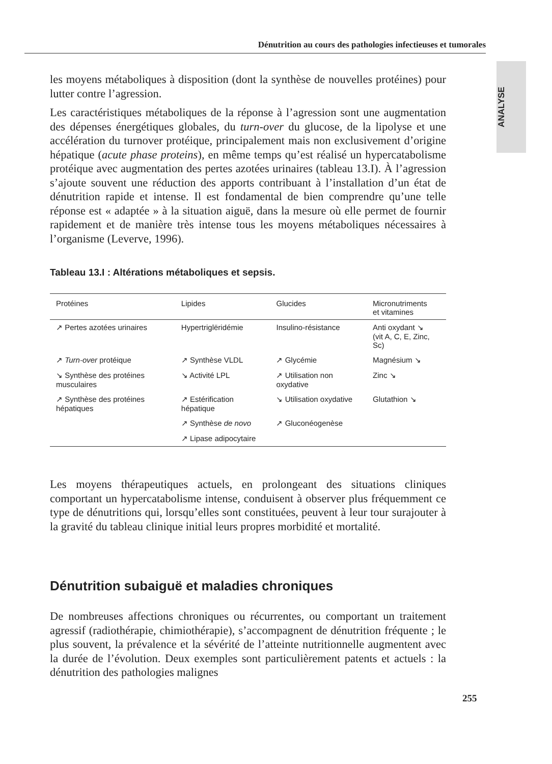Dénutrition au cours des pathologies infectieuses et tumorales
ANALYSE
les moyens métaboliques à disposition (dont la synthèse de nouvelles protéines) pour lutter contre l’agression.
Les caractéristiques métaboliques de la réponse à l’agression sont une augmentation des dépenses énergétiques globales, du turn-over du glucose, de la lipolyse et une accélération du turnover protéique, principalement mais non exclusivement d’origine hépatique (acute phase proteins), en même temps qu’est réalisé un hypercatabolisme protéique avec augmentation des pertes azotées urinaires (tableau 13.I). À l’agression s’ajoute souvent une réduction des apports contribuant à l’installation d’un état de dénutrition rapide et intense. Il est fondamental de bien comprendre qu’une telle réponse est « adaptée » à la situation aiguë, dans la mesure où elle permet de fournir rapidement et de manière très intense tous les moyens métaboliques nécessaires à l’organisme (Leverve, 1996).
Tableau 13.I : Altérations métaboliques et sepsis.
| Protéines | Lipides | Glucides | Micronutriments et vitamines |
| --- | --- | --- | --- |
| ↗ Pertes azotées urinaires | Hypertriglëridémie | Insulino-résistance | Anti oxydant ↘ (vit A, C, E, Zinc, Sc) |
| ↗ Turn-over protéique | ↗ Synthèse VLDL | ↗ Glycémie | Magnésium ↘ |
| ↘ Synthèse des protéines musculaires | ↘ Activité LPL | ↗ Utilisation non oxydative | Zinc ↘ |
| ↗ Synthèse des protéines hépatiques | ↗ Estérification hépatique | ↘ Utilisation oxydative | Glutathion ↘ |
| | ↗ Synthèse de novo | ↗ Gluconéogenèse | |
| | ↗ Lipase adipocytaire | | |
Les moyens thérapeutiques actuels, en prolongeant des situations cliniques comportant un hypercatabolisme intense, conduisent à observer plus fréquemment ce type de dénutritions qui, lorsqu’elles sont constituées, peuvent à leur tour surajouter à la gravité du tableau clinique initial leurs propres morbidité et mortalité.
Dénutrition subaiguë et maladies chroniques
De nombreuses affections chroniques ou récurrentes, ou comportant un traitement agressif (radiothérapie, chimiothérapie), s’accompagnent de dénutrition fréquente ; le plus souvent, la prévalence et la sévérité de l’atteinte nutritionnelle augmentent avec la durée de l’évolution. Deux exemples sont particulièrement patents et actuels : la dénutrition des pathologies malignes
255